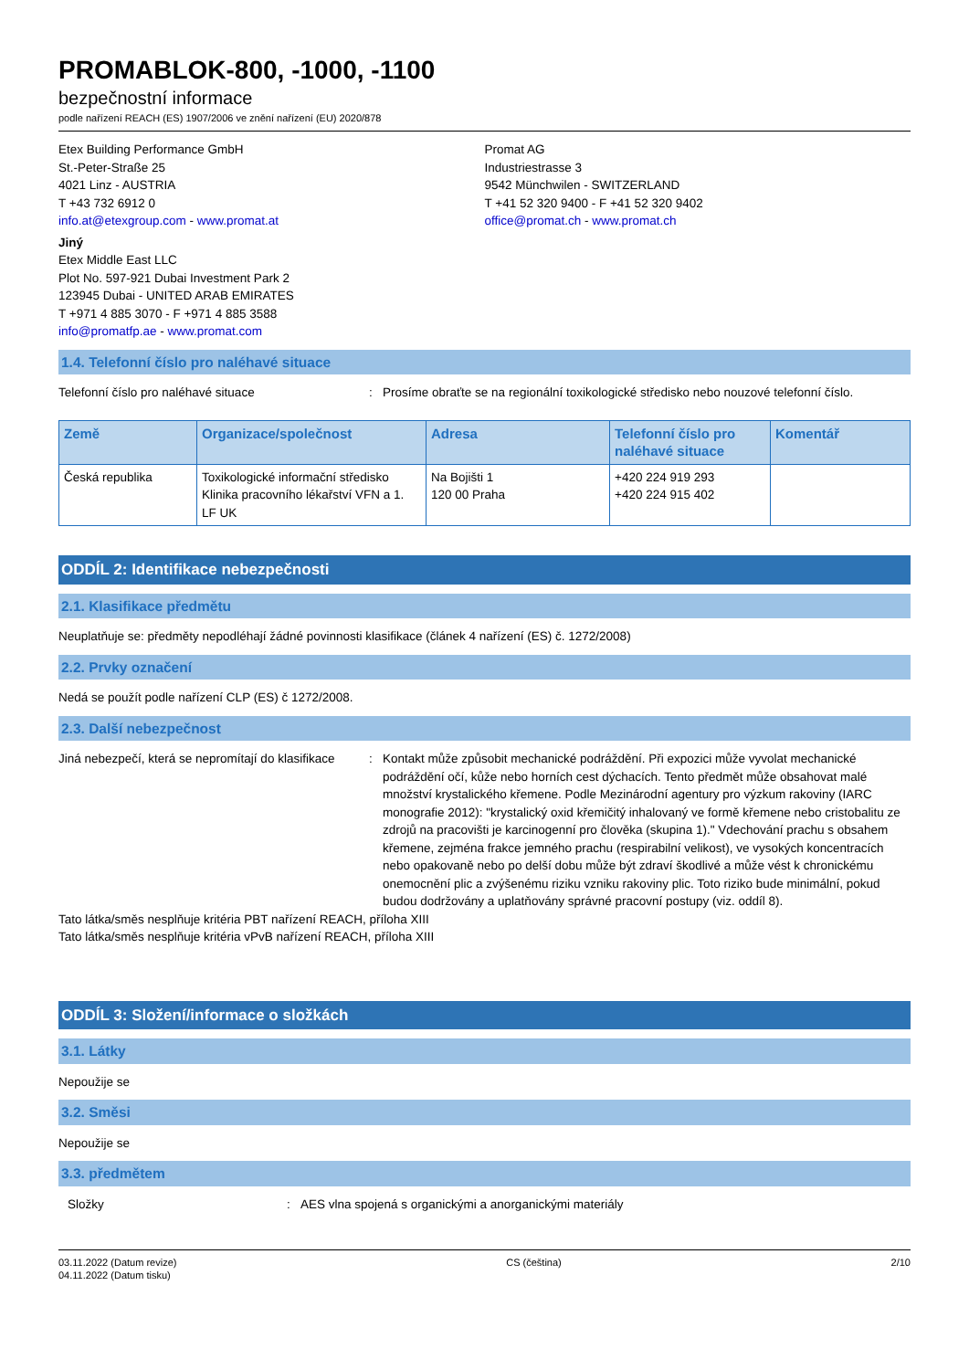PROMABLOK-800, -1000, -1100
bezpečnostní informace
podle nařízení REACH (ES) 1907/2006 ve znění nařízení (EU) 2020/878
Etex Building Performance GmbH
St.-Peter-Straße 25
4021 Linz - AUSTRIA
T +43 732 6912 0
info.at@etexgroup.com - www.promat.at
Promat AG
Industriestrasse 3
9542 Münchwilen - SWITZERLAND
T +41 52 320 9400 - F +41 52 320 9402
office@promat.ch - www.promat.ch
Jiný
Etex Middle East LLC
Plot No. 597-921 Dubai Investment Park 2
123945 Dubai - UNITED ARAB EMIRATES
T +971 4 885 3070 - F +971 4 885 3588
info@promatfp.ae - www.promat.com
1.4. Telefonní číslo pro naléhavé situace
Telefonní číslo pro naléhavé situace : Prosíme obraťte se na regionální toxikologické středisko nebo nouzové telefonní číslo.
| Země | Organizace/společnost | Adresa | Telefonní číslo pro naléhavé situace | Komentář |
| --- | --- | --- | --- | --- |
| Česká republika | Toxikologické informační středisko Klinika pracovního lékařství VFN a 1. LF UK | Na Bojišti 1 120 00 Praha | +420 224 919 293 +420 224 915 402 | |
ODDÍL 2: Identifikace nebezpečnosti
2.1. Klasifikace předmětu
Neuplatňuje se: předměty nepodléhají žádné povinnosti klasifikace (článek 4 nařízení (ES) č. 1272/2008)
2.2. Prvky označení
Nedá se použít podle nařízení CLP (ES) č 1272/2008.
2.3. Další nebezpečnost
Jiná nebezpečí, která se nepromítají do klasifikace
: Kontakt může způsobit mechanické podráždění. Při expozici může vyvolat mechanické podráždění očí, kůže nebo horních cest dýchacích. Tento předmět může obsahovat malé množství krystalického křemene. Podle Mezinárodní agentury pro výzkum rakoviny (IARC monografie 2012): "krystalický oxid křemičitý inhalovaný ve formě křemene nebo cristobalitu ze zdrojů na pracovišti je karcinogenní pro člověka (skupina 1)." Vdechování prachu s obsahem křemene, zejména frakce jemného prachu (respirabilní velikost), ve vysokých koncentracích nebo opakovaně nebo po delší dobu může být zdraví škodlivé a může vést k chronickému onemocnění plic a zvýšenému riziku vzniku rakoviny plic. Toto riziko bude minimální, pokud budou dodržovány a uplatňovány správné pracovní postupy (viz. oddíl 8).
Tato látka/směs nesplňuje kritéria PBT nařízení REACH, příloha XIII
Tato látka/směs nesplňuje kritéria vPvB nařízení REACH, příloha XIII
ODDÍL 3: Složení/informace o složkách
3.1. Látky
Nepoužije se
3.2. Směsi
Nepoužije se
3.3. předmětem
Složky : AES vlna spojená s organickými a anorganickými materiály
03.11.2022 (Datum revize)
04.11.2022 (Datum tisku)
CS (čeština) 2/10